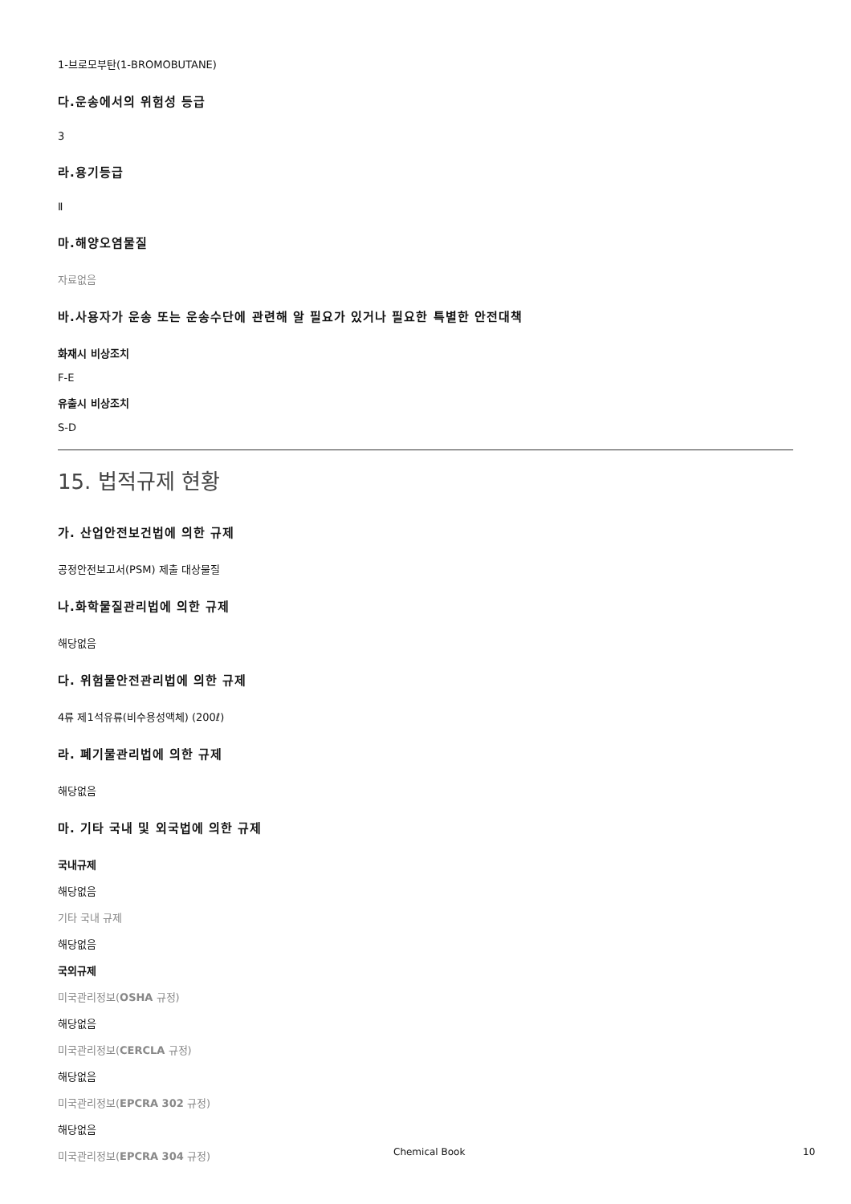1-브로모부탄(1-BROMOBUTANE)
다.운송에서의 위험성 등급
3
라.용기등급
Ⅱ
마.해양오염물질
자료없음
바.사용자가 운송 또는 운송수단에 관련해 알 필요가 있거나 필요한 특별한 안전대책
화재시 비상조치
F-E
유출시 비상조치
S-D
15. 법적규제 현황
가. 산업안전보건법에 의한 규제
공정안전보고서(PSM) 제출 대상물질
나.화학물질관리법에 의한 규제
해당없음
다. 위험물안전관리법에 의한 규제
4류 제1석유류(비수용성액체) (200ℓ)
라. 폐기물관리법에 의한 규제
해당없음
마. 기타 국내 및 외국법에 의한 규제
국내규제
해당없음
기타 국내 규제
해당없음
국외규제
미국관리정보(OSHA 규정)
해당없음
미국관리정보(CERCLA 규정)
해당없음
미국관리정보(EPCRA 302 규정)
해당없음
미국관리정보(EPCRA 304 규정)
Chemical Book 10